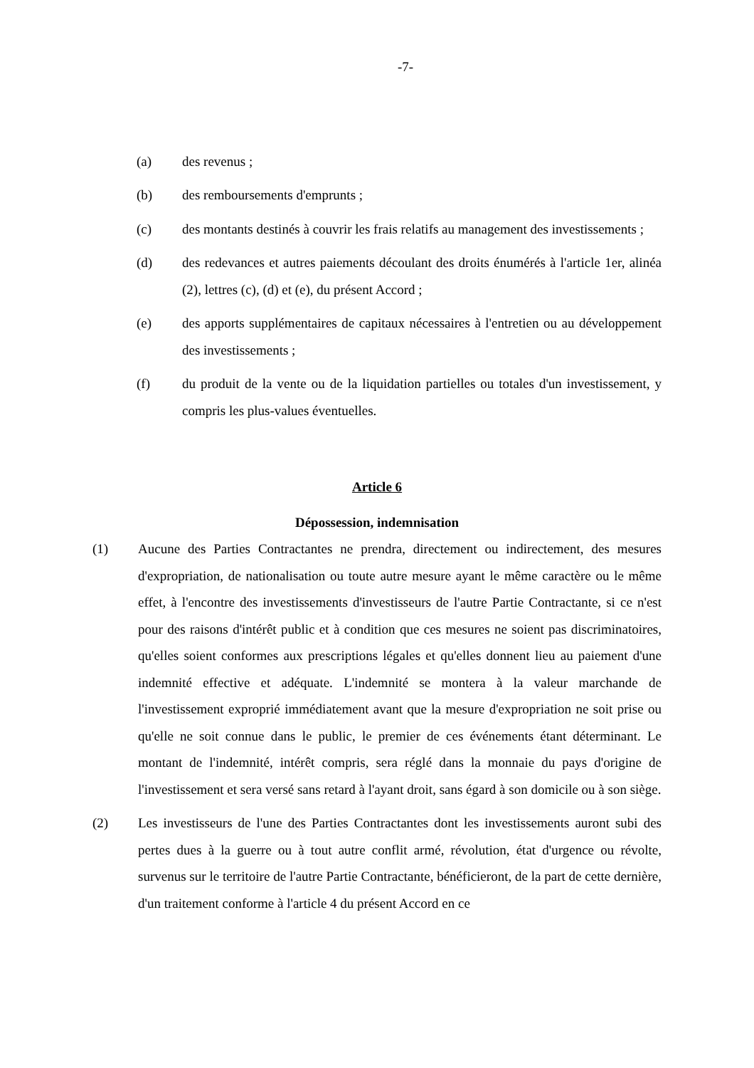-7-
(a) des revenus ;
(b) des remboursements d'emprunts ;
(c) des montants destinés à couvrir les frais relatifs au management des investissements ;
(d) des redevances et autres paiements découlant des droits énumérés à l'article 1er, alinéa (2), lettres (c), (d) et (e), du présent Accord ;
(e) des apports supplémentaires de capitaux nécessaires à l'entretien ou au développement des investissements ;
(f) du produit de la vente ou de la liquidation partielles ou totales d'un investissement, y compris les plus-values éventuelles.
Article 6
Dépossession, indemnisation
(1) Aucune des Parties Contractantes ne prendra, directement ou indirectement, des mesures d'expropriation, de nationalisation ou toute autre mesure ayant le même caractère ou le même effet, à l'encontre des investissements d'investisseurs de l'autre Partie Contractante, si ce n'est pour des raisons d'intérêt public et à condition que ces mesures ne soient pas discriminatoires, qu'elles soient conformes aux prescriptions légales et qu'elles donnent lieu au paiement d'une indemnité effective et adéquate. L'indemnité se montera à la valeur marchande de l'investissement exproprié immédiatement avant que la mesure d'expropriation ne soit prise ou qu'elle ne soit connue dans le public, le premier de ces événements étant déterminant. Le montant de l'indemnité, intérêt compris, sera réglé dans la monnaie du pays d'origine de l'investissement et sera versé sans retard à l'ayant droit, sans égard à son domicile ou à son siège.
(2) Les investisseurs de l'une des Parties Contractantes dont les investissements auront subi des pertes dues à la guerre ou à tout autre conflit armé, révolution, état d'urgence ou révolte, survenus sur le territoire de l'autre Partie Contractante, bénéficieront, de la part de cette dernière, d'un traitement conforme à l'article 4 du présent Accord en ce